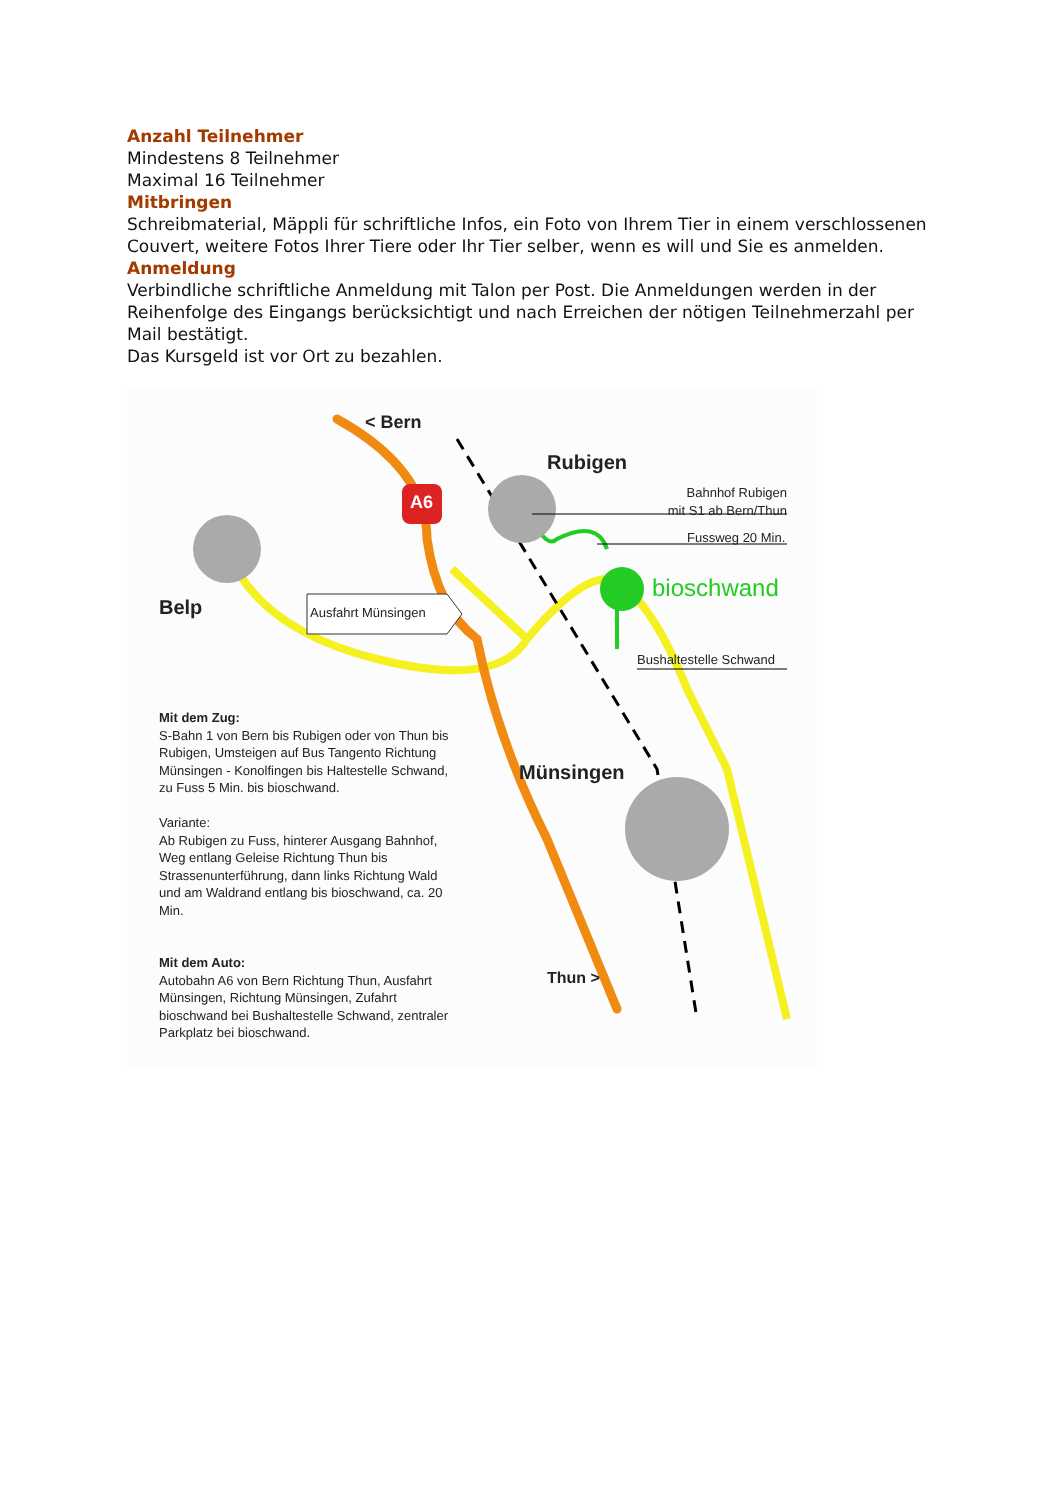Anzahl Teilnehmer
Mindestens 8 Teilnehmer
Maximal 16 Teilnehmer
Mitbringen
Schreibmaterial, Mäppli für schriftliche Infos, ein Foto von Ihrem Tier in einem verschlossenen Couvert, weitere Fotos Ihrer Tiere oder Ihr Tier selber, wenn es will und Sie es anmelden.
Anmeldung
Verbindliche schriftliche Anmeldung mit Talon per Post. Die Anmeldungen werden in der Reihenfolge des Eingangs berücksichtigt und nach Erreichen der nötigen Teilnehmerzahl per Mail bestätigt.
Das Kursgeld ist vor Ort zu bezahlen.
< Bern
A6
Rubigen
Bahnhof Rubigen
mit S1 ab Bern/Thun
Fussweg 20 Min.
bioschwand
Belp Ausfahrt Münsingen
Bushaltestelle Schwand
Mit dem Zug:
S-Bahn 1 von Bern bis Rubigen oder von Thun bis Rubigen, Umsteigen auf Bus Tangento Richtung Münsingen - Konolfingen bis Haltestelle Schwand, zu Fuss 5 Min. bis bioschwand.
Variante:
Ab Rubigen zu Fuss, hinterer Ausgang Bahnhof, Weg entlang Geleise Richtung Thun bis Strassenunterführung, dann links Richtung Wald und am Waldrand entlang bis bioschwand, ca. 20 Min.
Mit dem Auto:
Autobahn A6 von Bern Richtung Thun, Ausfahrt Münsingen, Richtung Münsingen, Zufahrt bioschwand bei Bushaltestelle Schwand, zentraler Parkplatz bei bioschwand.
Münsingen
Thun >